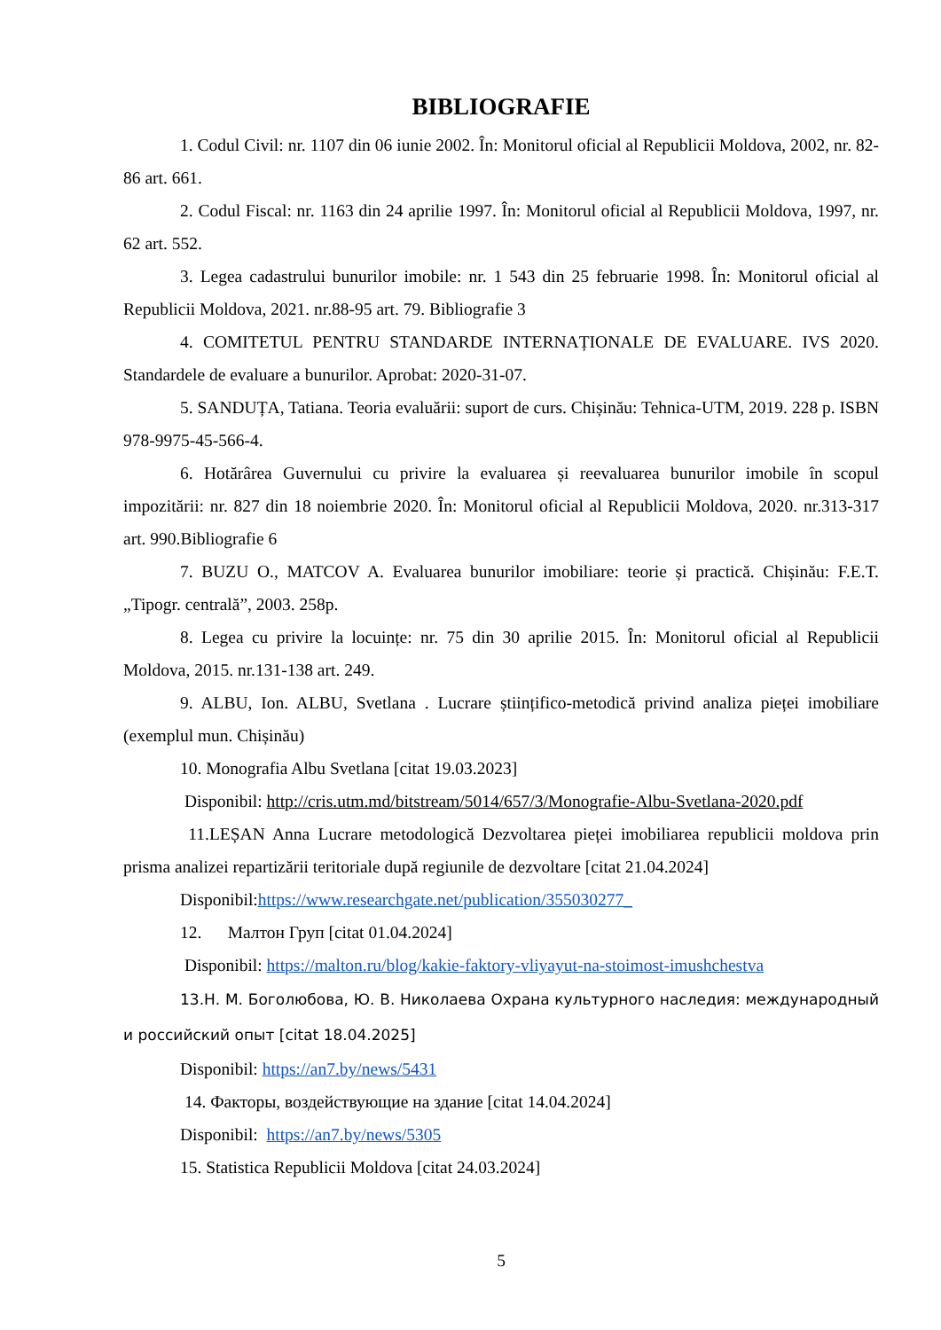BIBLIOGRAFIE
1. Codul Civil: nr. 1107 din 06 iunie 2002. În: Monitorul oficial al Republicii Moldova, 2002, nr. 82-86 art. 661.
2. Codul Fiscal: nr. 1163 din 24 aprilie 1997. În: Monitorul oficial al Republicii Moldova, 1997, nr. 62 art. 552.
3. Legea cadastrului bunurilor imobile: nr. 1 543 din 25 februarie 1998. În: Monitorul oficial al Republicii Moldova, 2021. nr.88-95 art. 79. Bibliografie 3
4. COMITETUL PENTRU STANDARDE INTERNAȚIONALE DE EVALUARE. IVS 2020. Standardele de evaluare a bunurilor. Aprobat: 2020-31-07.
5. SANDUȚA, Tatiana. Teoria evaluării: suport de curs. Chișinău: Tehnica-UTM, 2019. 228 p. ISBN 978-9975-45-566-4.
6. Hotărârea Guvernului cu privire la evaluarea și reevaluarea bunurilor imobile în scopul impozitării: nr. 827 din 18 noiembrie 2020. În: Monitorul oficial al Republicii Moldova, 2020. nr.313-317 art. 990.Bibliografie 6
7. BUZU O., MATCOV A. Evaluarea bunurilor imobiliare: teorie și practică. Chișinău: F.E.T. „Tipogr. centrală”, 2003. 258p.
8. Legea cu privire la locuințe: nr. 75 din 30 aprilie 2015. În: Monitorul oficial al Republicii Moldova, 2015. nr.131-138 art. 249.
9. ALBU, Ion. ALBU, Svetlana . Lucrare științifico-metodică privind analiza pieței imobiliare (exemplul mun. Chișinău)
10. Monografia Albu Svetlana [citat 19.03.2023]
Disponibil: http://cris.utm.md/bitstream/5014/657/3/Monografie-Albu-Svetlana-2020.pdf
11.LEȘAN Anna Lucrare metodologică Dezvoltarea pieței imobiliarea republicii moldova prin prisma analizei repartizării teritoriale după regiunile de dezvoltare [citat 21.04.2024]
Disponibil:https://www.researchgate.net/publication/355030277_
12. Малтон Груп [citat 01.04.2024]
Disponibil: https://malton.ru/blog/kakie-faktory-vliyayut-na-stoimost-imushchestva
13.Н. М. Боголюбова, Ю. В. Николаева Охрана культурного наследия: международный и российский опыт [citat 18.04.2025]
Disponibil: https://an7.by/news/5431
14. Факторы, воздействующие на здание [citat 14.04.2024]
Disponibil: https://an7.by/news/5305
15. Statistica Republicii Moldova [citat 24.03.2024]
5